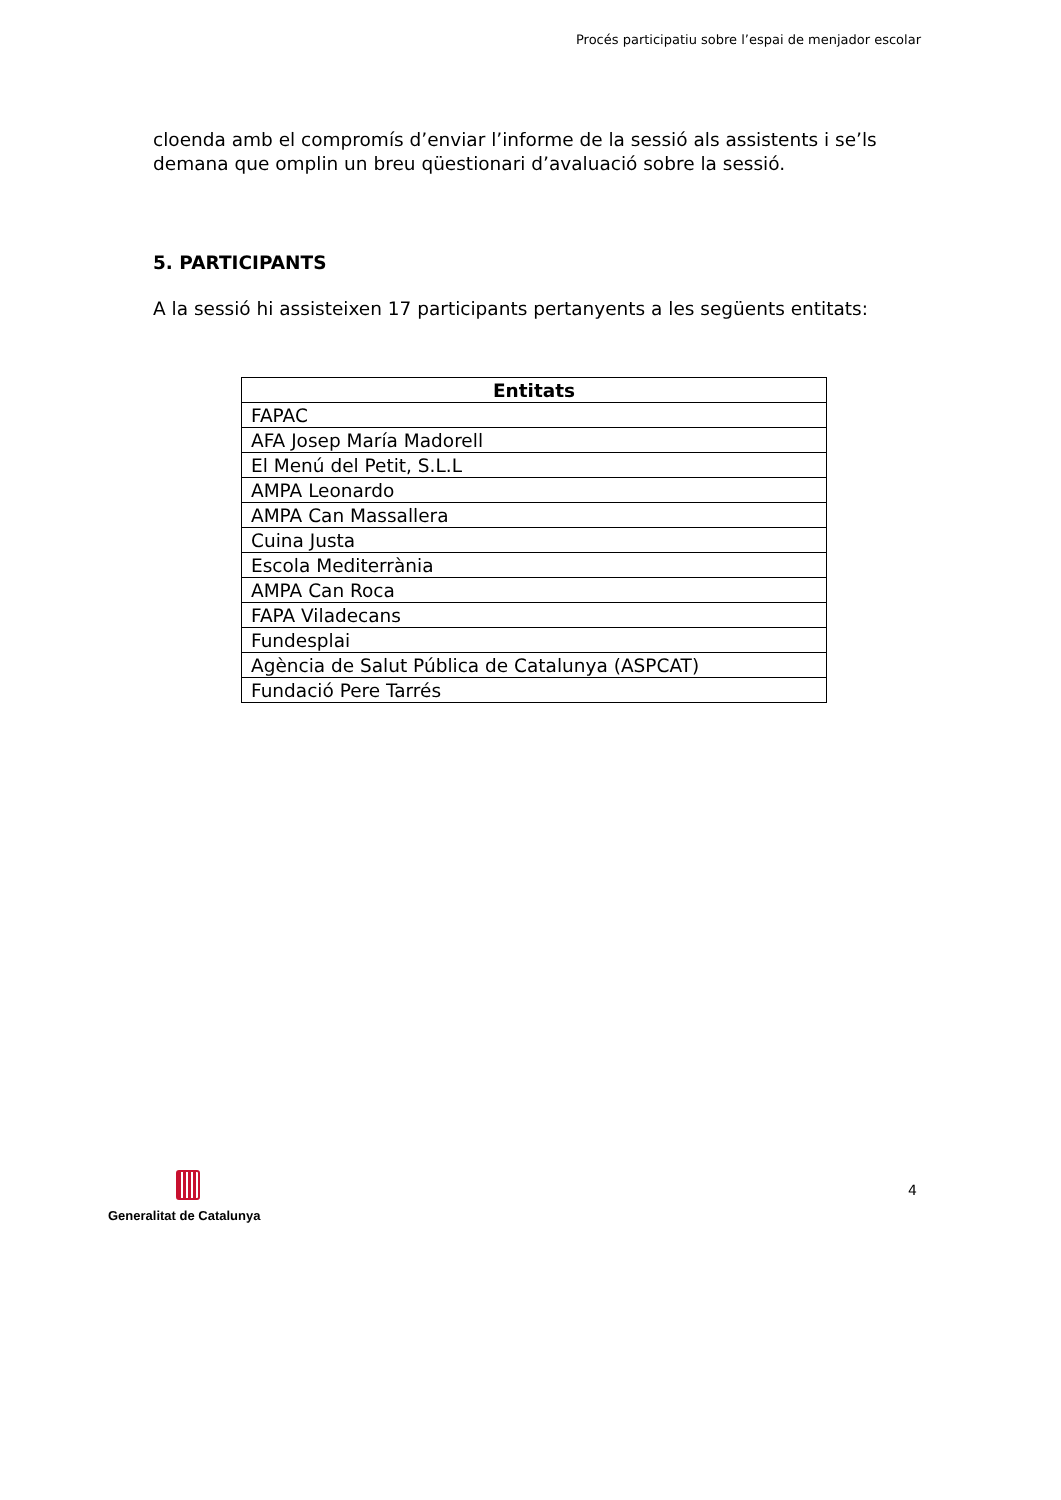Procés participatiu sobre l’espai de menjador escolar
cloenda amb el compromís d’enviar l’informe de la sessió als assistents i se’ls demana que omplin un breu qüestionari d’avaluació sobre la sessió.
5. PARTICIPANTS
A la sessió hi assisteixen 17 participants pertanyents a les següents entitats:
| Entitats |
| --- |
| FAPAC |
| AFA Josep María Madorell |
| El Menú del Petit, S.L.L |
| AMPA Leonardo |
| AMPA Can Massallera |
| Cuina Justa |
| Escola Mediterrània |
| AMPA Can Roca |
| FAPA Viladecans |
| Fundesplai |
| Agència de Salut Pública de Catalunya (ASPCAT) |
| Fundació Pere Tarrés |
Generalitat de Catalunya
4